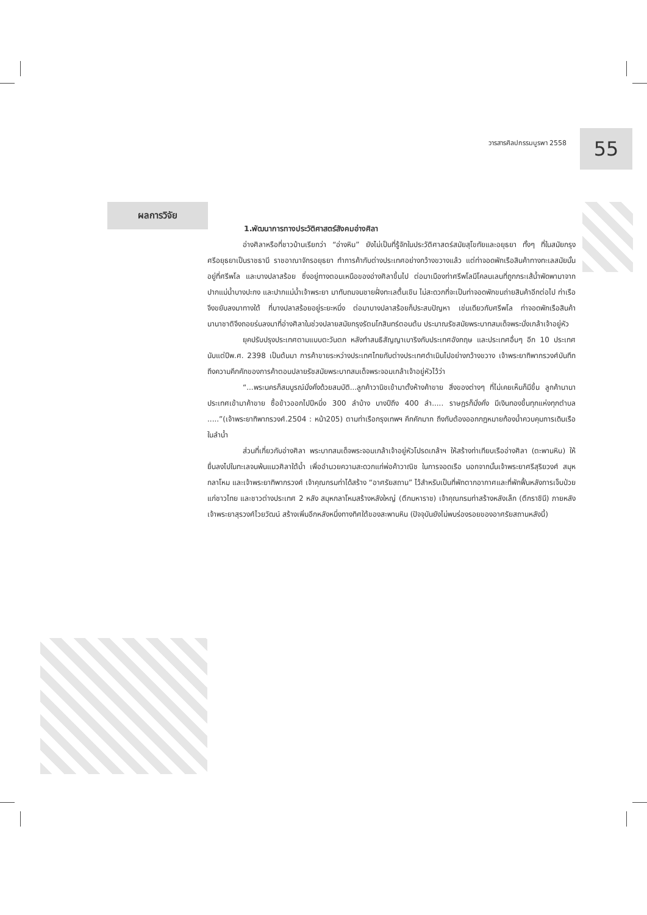วารสารศิลปกรรมบูรพา 2558
55
ผลการวิจัย
1.พัฒนาการทางประวัติศาสตร์สังคมอ่างศิลา
อ่างศิลาหรือที่ชาวบ้านเรียกว่า “อ่างหิน” ยังไม่เป็นที่รู้จักในประวัติศาสตร์สมัยสุโขทัยและอยุธยา ทั้งๆ ที่ในสมัยกรุงศรีอยุธยาเป็นราชธานี ราชอาณาจักรอยุธยา ทำการค้ากับต่างประเทศอย่างกว้างขวางแล้ว แต่ท่าจอดพักเรือสินค้าทางทะเลสมัยนั้นอยู่ที่ศรีพโล และบางปลาสร้อย ซึ่งอยู่ทางตอนเหนือของอ่างศิลาขึ้นไป ต่อมาเมืองท่าศรีพโลมีโคลนเลนที่ถูกกระเส้น้ำพัดพามาจากปากแม่น้ำบางปะกง และปากแม่น้ำเจ้าพระยา มาทับถมจนชายฝั่งทะเลตื้นเขิน ไม่สะดวกที่จะเป็นท่าจอดพักขนถ่ายสินค้าอีกต่อไป ท่าเรือจึงขยับลงมาทางใต้ ที่บางปลาสร้อยอยู่ระยะหนึ่ง ต่อมาบางปลาสร้อยก็ประสบปัญหา เช่นเดียวกับศรีพโล ท่าจอดพักเรือสินค้านานาชาติจึงถอยร่นลงมาที่อ่างศิลาในช่วงปลายสมัยกรุงรัตนโกสินทร์ตอนต้น ประมาณรัชสมัยพระบาทสมเด็จพระนั่งเกล้าเจ้าอยู่หัว
ยุคปรับปรุงประเทศตามแบบตะวันตก หลังทำสนธิสัญญาเบาริงกับประเทศอังกฤษ และประเทศอื่นๆ อีก 10 ประเทศ นับแต่ปีพ.ศ. 2398 เป็นต้นมา การค้าขายระหว่างประเทศไทยกับต่างประเทศดำเนินไปอย่างกว้างขวาง เจ้าพระยาทิพากรวงศ์บันทึกถึงความคึกคักของการค้าตอนปลายรัชสมัยพระบาทสมเด็จพระจอมเกล้าเจ้าอยู่หัวไว้ว่า
“...พระนครก็สมบูรณ์มั่งคั่งด้วยสมบัติ...ลูกค้าวานิชเข้ามาตั้งห้างค้าขาย สิ่งของต่างๆ ที่ไม่เคยเห็นก็มีขึ้น ลูกค้านานาประเทศเข้ามาค้าขาย ซื้อข้าวออกไปปีหนึ่ง 300 ลำบ้าง บางปีถึง 400 ลำ..... ราษฎรก็มั่งคั่ง มีเงินทองขึ้นทุกแห่งทุกตำบล .....”(เจ้าพระยาทิพากรวงศ์.2504 : หน้า205) ตามท่าเรือกรุงเทพฯ คึกคักมาก ถึงกับต้องออกกฎหมายท้องน้ำควบคุมการเดินเรือในลำน้ำ
ส่วนที่เกี่ยวกับอ่างศิลา พระบาทสมเด็จพระจอมเกล้าเจ้าอยู่หัวโปรดเกล้าฯ ให้สร้างท่าเทียบเรืออ่างศิลา (ตะพานหิน) ให้ยื่นลงไปในทะเลจนพ้นแนวศิลาใต้น้ำ เพื่ออำนวยความสะดวกแก่พ่อค้าวาณิช ในการจอดเรือ นอกจากนั้นเจ้าพระยาศรีสุริยวงศ์ สมุหกลาโหม และเจ้าพระยาทิพากรวงศ์ เจ้าคุณกรมท่าได้สร้าง “อาศรัยสถาน” ไว้สำหรับเป็นที่พักตากอากาศและที่พักฟื้นหลังการเจ็บป่วยแก่ชาวไทย และชาวต่างประเทศ 2 หลัง สมุหกลาโหมสร้างหลังใหญ่ (ตึกมหาราช) เจ้าคุณกรมท่าสร้างหลังเล็ก (ตึกราชินี) ภายหลังเจ้าพระยาสุรวงศ์ไวยวัฒน์ สร้างเพิ่มอีกหลังหนึ่งทางทิศใต้ของสะพานหิน (ปัจจุบันยังไม่พบร่องรอยของอาศรัยสถานหลังนี้)